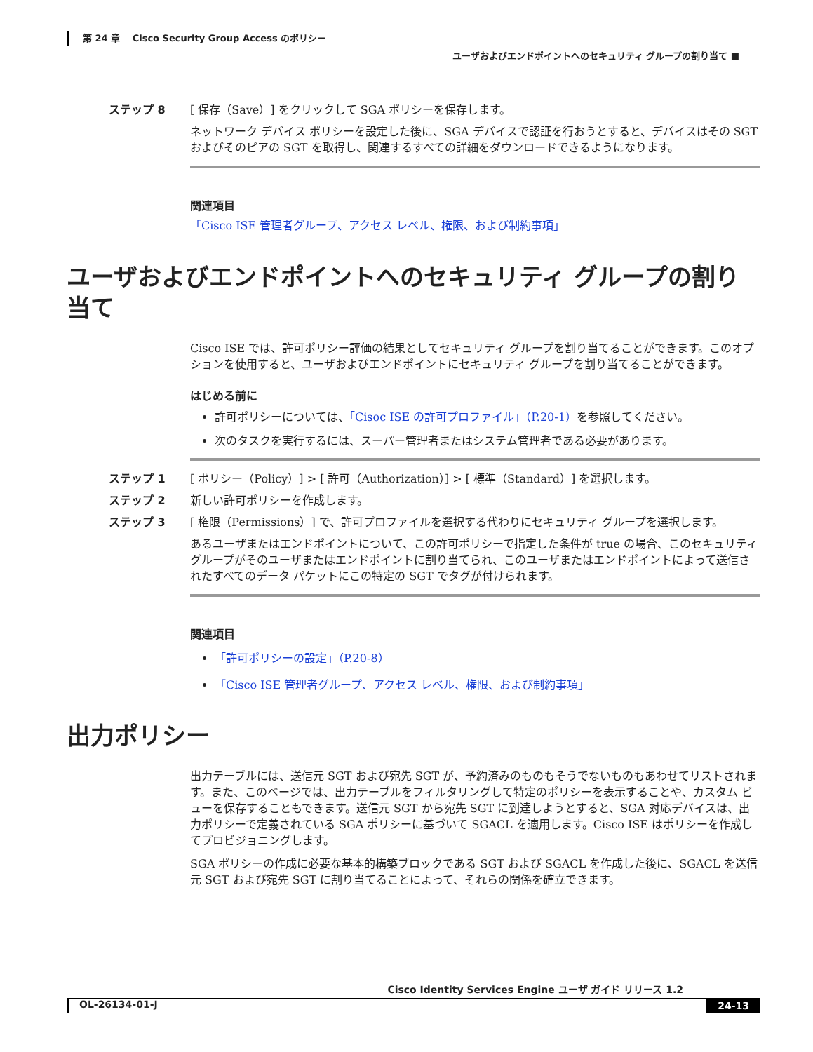第 24 章　 Cisco Security Group Access のポリシー
ユーザおよびエンドポイントへのセキュリティ グループの割り当て ■
ステップ 8 [ 保存（Save）] をクリックして SGA ポリシーを保存します。
ネットワーク デバイス ポリシーを設定した後に、SGA デバイスで認証を行おうとすると、デバイスはその SGT およびそのピアの SGT を取得し、関連するすべての詳細をダウンロードできるようになります。
関連項目
「Cisco ISE 管理者グループ、アクセス レベル、権限、および制約事項」
ユーザおよびエンドポイントへのセキュリティ グループの割り当て
Cisco ISE では、許可ポリシー評価の結果としてセキュリティ グループを割り当てることができます。このオプションを使用すると、ユーザおよびエンドポイントにセキュリティ グループを割り当てることができます。
はじめる前に
許可ポリシーについては、「Cisoc ISE の許可プロファイル」（P.20-1）を参照してください。
次のタスクを実行するには、スーパー管理者またはシステム管理者である必要があります。
ステップ 1 [ ポリシー（Policy）] > [ 許可（Authorization）] > [ 標準（Standard）] を選択します。
ステップ 2 新しい許可ポリシーを作成します。
ステップ 3 [ 権限（Permissions）] で、許可プロファイルを選択する代わりにセキュリティ グループを選択します。
あるユーザまたはエンドポイントについて、この許可ポリシーで指定した条件が true の場合、このセキュリティ グループがそのユーザまたはエンドポイントに割り当てられ、このユーザまたはエンドポイントによって送信されたすべてのデータ パケットにこの特定の SGT でタグが付けられます。
関連項目
「許可ポリシーの設定」（P.20-8）
「Cisco ISE 管理者グループ、アクセス レベル、権限、および制約事項」
出力ポリシー
出力テーブルには、送信元 SGT および宛先 SGT が、予約済みのものもそうでないものもあわせてリストされます。また、このページでは、出力テーブルをフィルタリングして特定のポリシーを表示することや、カスタム ビューを保存することもできます。送信元 SGT から宛先 SGT に到達しようとすると、SGA 対応デバイスは、出力ポリシーで定義されている SGA ポリシーに基づいて SGACL を適用します。Cisco ISE はポリシーを作成してプロビジョニングします。
SGA ポリシーの作成に必要な基本的構築ブロックである SGT および SGACL を作成した後に、SGACL を送信元 SGT および宛先 SGT に割り当てることによって、それらの関係を確立できます。
Cisco Identity Services Engine ユーザ ガイド リリース 1.2
OL-26134-01-J 24-13